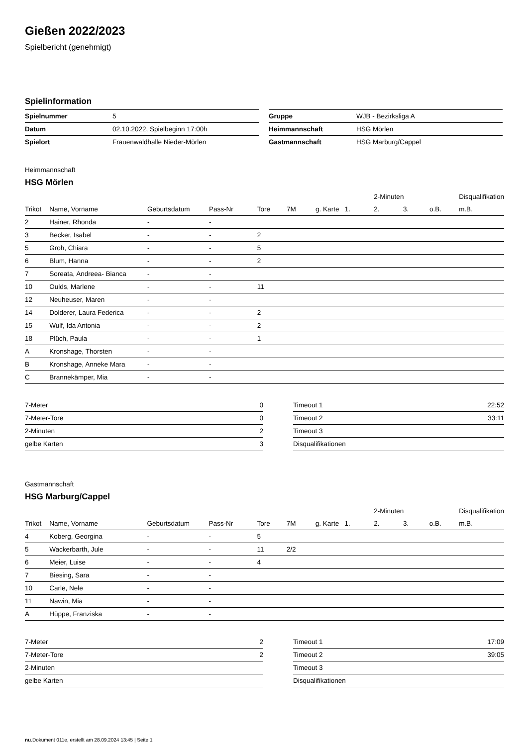Gießen 2022/2023
Spielbericht (genehmigt)
Spielinformation
| Spielnummer | 5 |
| Datum | 02.10.2022, Spielbeginn 17:00h |
| Spielort | Frauenwaldhalle Nieder-Mörlen |
| Gruppe | WJB - Bezirksliga A |
| Heimmannschaft | HSG Mörlen |
| Gastmannschaft | HSG Marburg/Cappel |
Heimmannschaft
HSG Mörlen
| | | | | | | | | 2-Minuten | | | Disqualifikation |
| --- | --- | --- | --- | --- | --- | --- | --- | --- | --- | --- | --- |
| Trikot | Name, Vorname | Geburtsdatum | Pass-Nr | Tore | 7M | g. Karte | 1. | 2. | 3. | o.B. | m.B. |
| 2 | Hainer, Rhonda | - | - | | | | | | | | |
| 3 | Becker, Isabel | - | - | 2 | | | | | | | |
| 5 | Groh, Chiara | - | - | 5 | | | | | | | |
| 6 | Blum, Hanna | - | - | 2 | | | | | | | |
| 7 | Soreata, Andreea- Bianca | - | - | | | | | | | | |
| 10 | Oulds, Marlene | - | - | 11 | | | | | | | |
| 12 | Neuheuser, Maren | - | - | | | | | | | | |
| 14 | Dolderer, Laura Federica | - | - | 2 | | | | | | | |
| 15 | Wulf, Ida Antonia | - | - | 2 | | | | | | | |
| 18 | Plüch, Paula | - | - | 1 | | | | | | | |
| A | Kronshage, Thorsten | - | - | | | | | | | | |
| B | Kronshage, Anneke Mara | - | - | | | | | | | | |
| C | Brannekämper, Mia | - | - | | | | | | | | |
| 7-Meter | 0 |
| 7-Meter-Tore | 0 |
| 2-Minuten | 2 |
| gelbe Karten | 3 |
| Timeout 1 | 22:52 |
| Timeout 2 | 33:11 |
| Timeout 3 | |
| Disqualifikationen | |
Gastmannschaft
HSG Marburg/Cappel
| | | | | | | | | 2-Minuten | | | Disqualifikation |
| --- | --- | --- | --- | --- | --- | --- | --- | --- | --- | --- | --- |
| Trikot | Name, Vorname | Geburtsdatum | Pass-Nr | Tore | 7M | g. Karte | 1. | 2. | 3. | o.B. | m.B. |
| 4 | Koberg, Georgina | - | - | 5 | | | | | | | |
| 5 | Wackerbarth, Jule | - | - | 11 | 2/2 | | | | | | |
| 6 | Meier, Luise | - | - | 4 | | | | | | | |
| 7 | Biesing, Sara | - | - | | | | | | | | |
| 10 | Carle, Nele | - | - | | | | | | | | |
| 11 | Nawin, Mia | - | - | | | | | | | | |
| A | Hüppe, Franziska | - | - | | | | | | | | |
| 7-Meter | 2 |
| 7-Meter-Tore | 2 |
| 2-Minuten | |
| gelbe Karten | |
| Timeout 1 | 17:09 |
| Timeout 2 | 39:05 |
| Timeout 3 | |
| Disqualifikationen | |
nu.Dokument 011e, erstellt am 28.09.2024 13:45 | Seite 1